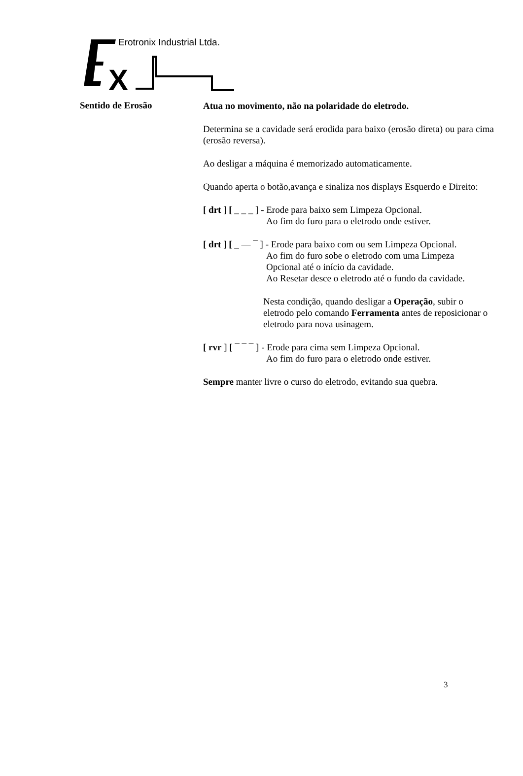X
Erotronix Industrial Ltda.
Sentido de Erosão
Atua no movimento, não na polaridade do eletrodo.
Determina se a cavidade será erodida para baixo (erosão direta) ou para cima (erosão reversa).
Ao desligar a máquina é memorizado automaticamente.
Quando aperta o botão,avança e sinaliza nos displays Esquerdo e Direito:
[ drt ] [ _ _ _ ] - Erode para baixo sem Limpeza Opcional.
Ao fim do furo para o eletrodo onde estiver.
[ drt ] [ _ — ¯ ] - Erode para baixo com ou sem Limpeza Opcional.
Ao fim do furo sobe o eletrodo com uma Limpeza
Opcional até o início da cavidade.
Ao Resetar desce o eletrodo até o fundo da cavidade.
Nesta condição, quando desligar a Operação, subir o eletrodo pelo comando Ferramenta antes de reposicionar o eletrodo para nova usinagem.
[ rvr ] [ ¯ ¯ ¯ ] - Erode para cima sem Limpeza Opcional.
Ao fim do furo para o eletrodo onde estiver.
Sempre manter livre o curso do eletrodo, evitando sua quebra.
3